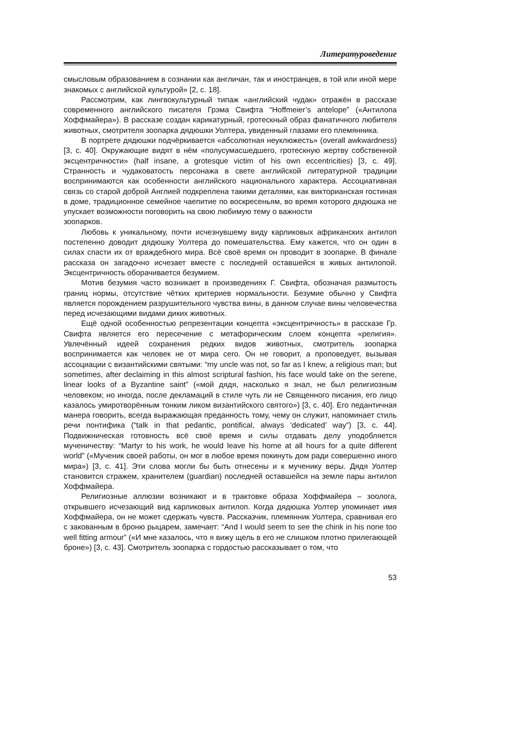Литературоведение
смысловым образованием в сознании как англичан, так и иностранцев, в той или иной мере знакомых с английской культурой» [2, с. 18].
Рассмотрим, как лингвокультурный типаж «английский чудак» отражён в рассказе современного английского писателя Грэма Свифта “Hoffmeier’s antelope” («Антилопа Хоффмайера»). В рассказе создан карикатурный, гротескный образ фанатичного любителя животных, смотрителя зоопарка дядюшки Уолтера, увиденный глазами его племянника.
В портрете дядюшки подчёркивается «абсолютная неуклюжесть» (overall awkwardness) [3, с. 40]. Окружающие видят в нём «полусумасшедшего, гротескную жертву собственной эксцентричности» (half insane, a grotesque victim of his own eccentricities) [3, с. 49]. Странность и чудаковатость персонажа в свете английской литературной традиции воспринимаются как особенности английского национального характера. Ассоциативная связь со старой доброй Англией подкреплена такими деталями, как викторианская гостиная в доме, традиционное семейное чаепитие по воскресеньям, во время которого дядюшка не упускает возможности поговорить на свою любимую тему о важности
зоопарков.
Любовь к уникальному, почти исчезнувшему виду карликовых африканских антилоп постепенно доводит дядюшку Уолтера до помешательства. Ему кажется, что он один в силах спасти их от враждебного мира. Всё своё время он проводит в зоопарке. В финале рассказа он загадочно исчезает вместе с последней оставшейся в живых антилопой. Эксцентричность оборачивается безумием.
Мотив безумия часто возникает в произведениях Г. Свифта, обозначая размытость границ нормы, отсутствие чётких критериев нормальности. Безумие обычно у Свифта является порождением разрушительного чувства вины, в данном случае вины человечества перед исчезающими видами диких животных.
Ещё одной особенностью репрезентации концепта «эксцентричность» в рассказе Гр. Свифта является его пересечение с метафорическим слоем концепта «религия». Увлечённый идеей сохранения редких видов животных, смотритель зоопарка воспринимается как человек не от мира сего. Он не говорит, а проповедует, вызывая ассоциации с византийскими святыми: “my uncle was not, so far as I knew, a religious man; but sometimes, after declaiming in this almost scriptural fashion, his face would take on the serene, linear looks of a Byzantine saint” («мой дядя, насколько я знал, не был религиозным человеком; но иногда, после декламаций в стиле чуть ли не Священного писания, его лицо казалось умиротворённым тонким ликом византийского святого») [3, с. 40]. Его педантичная манера говорить, всегда выражающая преданность тому, чему он служит, напоминает стиль речи понтифика (“talk in that pedantic, pontifical, always ‘dedicated’ way”) [3, с. 44]. Подвижническая готовность всё своё время и силы отдавать делу уподобляется мученичеству: “Martyr to his work, he would leave his home at all hours for a quite different world” («Мученик своей работы, он мог в любое время покинуть дом ради совершенно иного мира») [3, с. 41]. Эти слова могли бы быть отнесены и к мученику веры. Дядя Уолтер становится стражем, хранителем (guardian) последней оставшейся на земле пары антилоп Хоффмайера.
Религиозные аллюзии возникают и в трактовке образа Хоффмайера – зоолога, открывшего исчезающий вид карликовых антилоп. Когда дядюшка Уолтер упоминает имя Хоффмайера, он не может сдержать чувств. Рассказчик, племянник Уолтера, сравнивая его с закованным в броню рыцарем, замечает: “And I would seem to see the chink in his none too well fitting armour” («И мне казалось, что я вижу щель в его не слишком плотно прилегающей броне») [3, с. 43]. Смотритель зоопарка с гордостью рассказывает о том, что
53